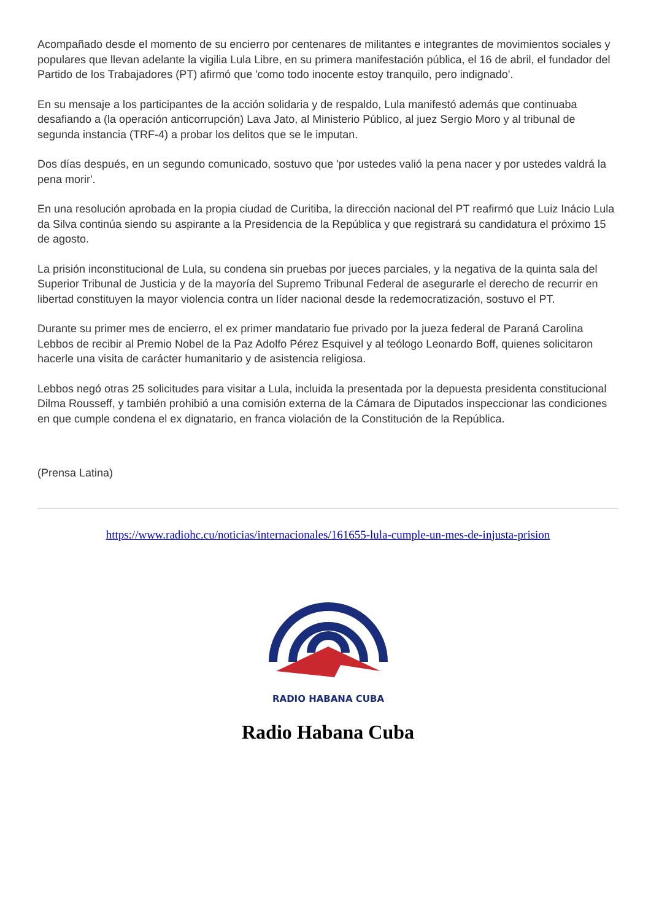Acompañado desde el momento de su encierro por centenares de militantes e integrantes de movimientos sociales y populares que llevan adelante la vigilia Lula Libre, en su primera manifestación pública, el 16 de abril, el fundador del Partido de los Trabajadores (PT) afirmó que 'como todo inocente estoy tranquilo, pero indignado'.
En su mensaje a los participantes de la acción solidaria y de respaldo, Lula manifestó además que continuaba desafiando a (la operación anticorrupción) Lava Jato, al Ministerio Público, al juez Sergio Moro y al tribunal de segunda instancia (TRF-4) a probar los delitos que se le imputan.
Dos días después, en un segundo comunicado, sostuvo que 'por ustedes valió la pena nacer y por ustedes valdrá la pena morir'.
En una resolución aprobada en la propia ciudad de Curitiba, la dirección nacional del PT reafirmó que Luiz Inácio Lula da Silva continúa siendo su aspirante a la Presidencia de la República y que registrará su candidatura el próximo 15 de agosto.
La prisión inconstitucional de Lula, su condena sin pruebas por jueces parciales, y la negativa de la quinta sala del Superior Tribunal de Justicia y de la mayoría del Supremo Tribunal Federal de asegurarle el derecho de recurrir en libertad constituyen la mayor violencia contra un líder nacional desde la redemocratización, sostuvo el PT.
Durante su primer mes de encierro, el ex primer mandatario fue privado por la jueza federal de Paraná Carolina Lebbos de recibir al Premio Nobel de la Paz Adolfo Pérez Esquivel y al teólogo Leonardo Boff, quienes solicitaron hacerle una visita de carácter humanitario y de asistencia religiosa.
Lebbos negó otras 25 solicitudes para visitar a Lula, incluida la presentada por la depuesta presidenta constitucional Dilma Rousseff, y también prohibió a una comisión externa de la Cámara de Diputados inspeccionar las condiciones en que cumple condena el ex dignatario, en franca violación de la Constitución de la República.
(Prensa Latina)
https://www.radiohc.cu/noticias/internacionales/161655-lula-cumple-un-mes-de-injusta-prision
RADIO HABANA CUBA
Radio Habana Cuba